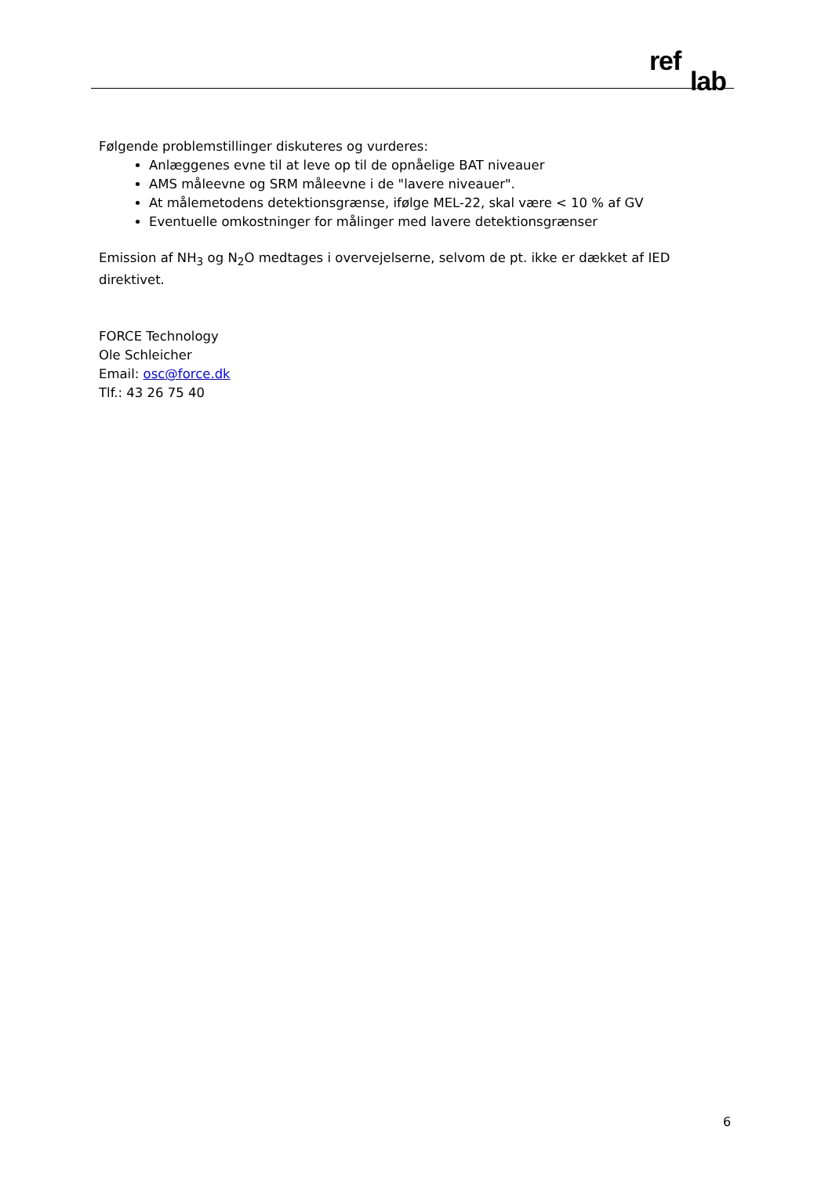ref
lab
Følgende problemstillinger diskuteres og vurderes:
Anlæggenes evne til at leve op til de opnåelige BAT niveauer
AMS måleevne og SRM måleevne i de "lavere niveauer".
At målemetodens detektionsgrænse, ifølge MEL-22, skal være < 10 % af GV
Eventuelle omkostninger for målinger med lavere detektionsgrænser
Emission af NH<sub>3</sub> og N<sub>2</sub>O medtages i overvejelserne, selvom de pt. ikke er dækket af IED direktivet.
FORCE Technology
Ole Schleicher
Email: osc@force.dk
Tlf.: 43 26 75 40
6